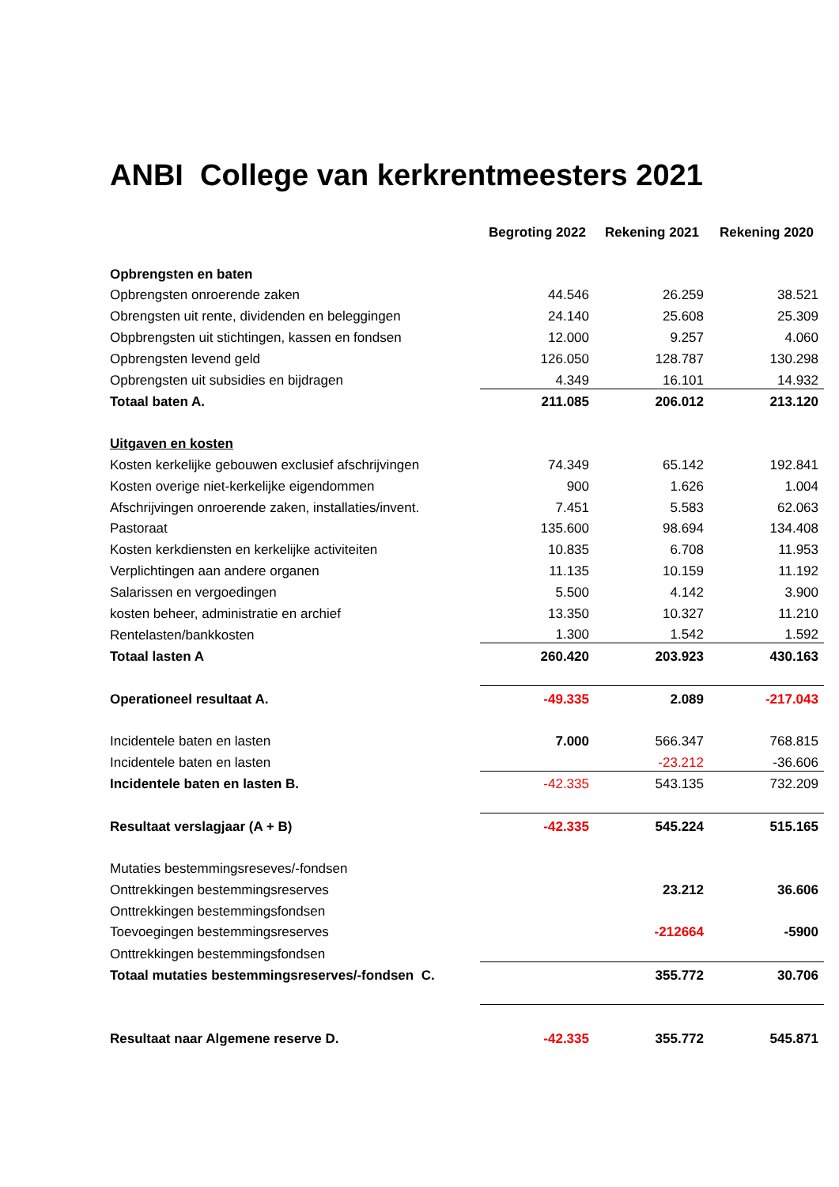ANBI College van kerkrentmeesters 2021
| | Begroting 2022 | Rekening 2021 | Rekening 2020 |
| Opbrengsten en baten | | | |
| Opbrengsten onroerende zaken | 44.546 | 26.259 | 38.521 |
| Obrengsten uit rente, dividenden en beleggingen | 24.140 | 25.608 | 25.309 |
| Obpbrengsten uit stichtingen, kassen en fondsen | 12.000 | 9.257 | 4.060 |
| Opbrengsten levend geld | 126.050 | 128.787 | 130.298 |
| Opbrengsten uit subsidies en bijdragen | 4.349 | 16.101 | 14.932 |
| Totaal baten A. | 211.085 | 206.012 | 213.120 |
| Uitgaven en kosten | | | |
| Kosten kerkelijke gebouwen exclusief afschrijvingen | 74.349 | 65.142 | 192.841 |
| Kosten overige niet-kerkelijke eigendommen | 900 | 1.626 | 1.004 |
| Afschrijvingen onroerende zaken, installaties/invent. | 7.451 | 5.583 | 62.063 |
| Pastoraat | 135.600 | 98.694 | 134.408 |
| Kosten kerkdiensten en kerkelijke activiteiten | 10.835 | 6.708 | 11.953 |
| Verplichtingen aan andere organen | 11.135 | 10.159 | 11.192 |
| Salarissen en vergoedingen | 5.500 | 4.142 | 3.900 |
| kosten beheer, administratie en archief | 13.350 | 10.327 | 11.210 |
| Rentelasten/bankkosten | 1.300 | 1.542 | 1.592 |
| Totaal lasten A | 260.420 | 203.923 | 430.163 |
| Operationeel resultaat A. | -49.335 | 2.089 | -217.043 |
| Incidentele baten en lasten | 7.000 | 566.347 | 768.815 |
| Incidentele baten en lasten | | -23.212 | -36.606 |
| Incidentele baten en lasten B. | -42.335 | 543.135 | 732.209 |
| Resultaat verslagjaar (A + B) | -42.335 | 545.224 | 515.165 |
| Mutaties bestemmingsreseves/-fondsen | | | |
| Onttrekkingen bestemmingsreserves | | 23.212 | 36.606 |
| Onttrekkingen bestemmingsfondsen | | | |
| Toevoegingen bestemmingsreserves | | -212664 | -5900 |
| Onttrekkingen bestemmingsfondsen | | | |
| Totaal mutaties bestemmingsreserves/-fondsen C. | | 355.772 | 30.706 |
| Resultaat naar Algemene reserve D. | -42.335 | 355.772 | 545.871 |